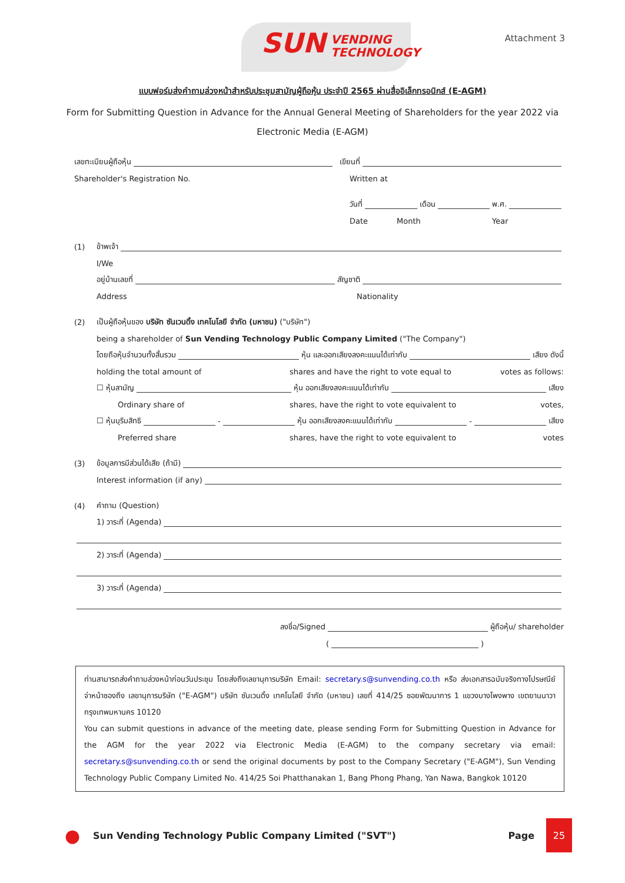SUN VENDING
TECHNOLOGY
Attachment 3
แบบฟอร์มส่งคำถามล่วงหน้าสำหรับประชุมสามัญผู้ถือหุ้น ประจำปี 2565 ผ่านสื่ออิเล็กทรอนิกส์ (E-AGM)
Form for Submitting Question in Advance for the Annual General Meeting of Shareholders for the year 2022 via Electronic Media (E-AGM)
เลขทะเบียนผู้ถือหุ้น เขียนที่
Shareholder's Registration No. Written at
วันที่ เดือน พ.ศ.
Date Month Year
(1) ข้าพเจ้า
I/We
อยู่บ้านเลขที่ สัญชาติ
Address Nationality
(2) เป็นผู้ถือหุ้นของ บริษัท ซันเวนดิ้ง เทคโนโลยี จำกัด (มหาชน) ("บริษัท")
being a shareholder of Sun Vending Technology Public Company Limited ("The Company")
โดยถือหุ้นจำนวนทั้งสิ้นรวม หุ้น และออกเสียงลงคะแนนได้เท่ากับ เสียง ดังนี้
holding the total amount of shares and have the right to vote equal to votes as follows:
☐ หุ้นสามัญ หุ้น ออกเสียงลงคะแนนได้เท่ากับ เสียง
Ordinary share of shares, have the right to vote equivalent to votes,
☐ หุ้นบุริมสิทธิ - หุ้น ออกเสียงลงคะแนนได้เท่ากับ - เสียง
Preferred share shares, have the right to vote equivalent to votes
(3) ข้อมูลการมีส่วนได้เสีย (ถ้ามี)
Interest information (if any)
(4) คำถาม (Question)
1) วาระที่ (Agenda)
2) วาระที่ (Agenda)
3) วาระที่ (Agenda)
ลงชื่อ/Signed ผู้ถือหุ้น/ shareholder
( )
ท่านสามารถส่งคำถามล่วงหน้าก่อนวันประชุม โดยส่งถึงเลขานุการบริษัท Email: secretary.s@sunvending.co.th หรือ ส่งเอกสารฉบับจริงทางไปรษณีย์ จ่าหน้าซองถึง เลขานุการบริษัท ("E-AGM") บริษัท ซันเวนดิ้ง เทคโนโลยี จำกัด (มหาชน) เลขที่ 414/25 ซอยพัฒนาการ 1 แขวงบางโพงพาง เขตยานนาวา กรุงเทพมหานคร 10120
You can submit questions in advance of the meeting date, please sending Form for Submitting Question in Advance for the AGM for the year 2022 via Electronic Media (E-AGM) to the company secretary via email: secretary.s@sunvending.co.th or send the original documents by post to the Company Secretary ("E-AGM"), Sun Vending Technology Public Company Limited No. 414/25 Soi Phatthanakan 1, Bang Phong Phang, Yan Nawa, Bangkok 10120
● Sun Vending Technology Public Company Limited ("SVT") Page 25